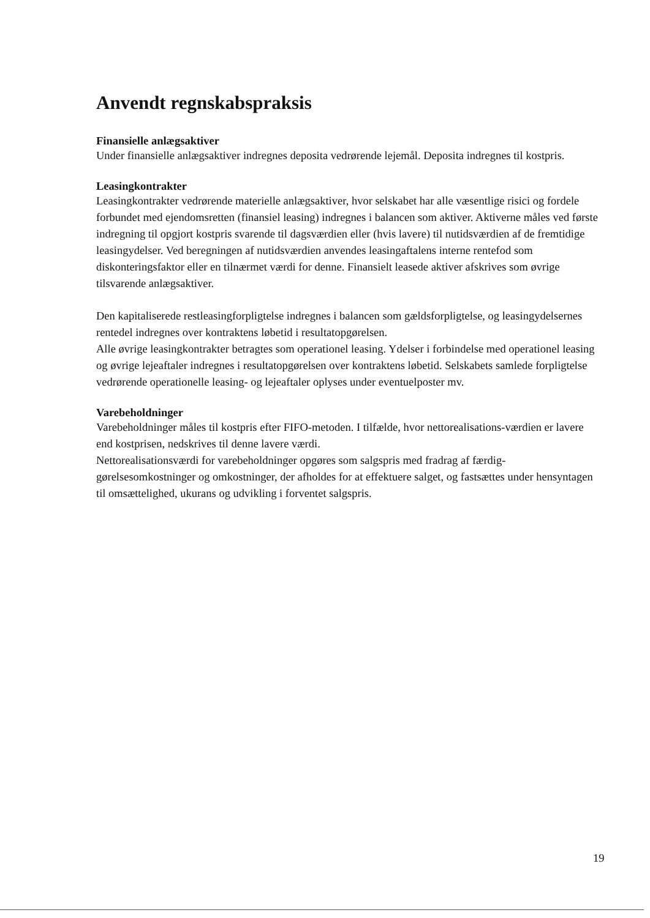Anvendt regnskabspraksis
Finansielle anlægsaktiver
Under finansielle anlægsaktiver indregnes deposita vedrørende lejemål. Deposita indregnes til kostpris.
Leasingkontrakter
Leasingkontrakter vedrørende materielle anlægsaktiver, hvor selskabet har alle væsentlige risici og fordele forbundet med ejendomsretten (finansiel leasing) indregnes i balancen som aktiver. Aktiverne måles ved første indregning til opgjort kostpris svarende til dagsværdien eller (hvis lavere) til nutidsværdien af de fremtidige leasingydelser. Ved beregningen af nutidsværdien anvendes leasingaftalens interne rentefod som diskonteringsfaktor eller en tilnærmet værdi for denne. Finansielt leasede aktiver afskrives som øvrige tilsvarende anlægsaktiver.
Den kapitaliserede restleasingforpligtelse indregnes i balancen som gældsforpligtelse, og leasingydelsernes rentedel indregnes over kontraktens løbetid i resultatopgørelsen.
Alle øvrige leasingkontrakter betragtes som operationel leasing. Ydelser i forbindelse med operationel leasing og øvrige lejeaftaler indregnes i resultatopgørelsen over kontraktens løbetid. Selskabets samlede forpligtelse vedrørende operationelle leasing- og lejeaftaler oplyses under eventuelposter mv.
Varebeholdninger
Varebeholdninger måles til kostpris efter FIFO-metoden. I tilfælde, hvor nettorealisations-værdien er lavere end kostprisen, nedskrives til denne lavere værdi.
Nettorealisationsværdi for varebeholdninger opgøres som salgspris med fradrag af færdig-gørelsesomkostninger og omkostninger, der afholdes for at effektuere salget, og fastsættes under hensyntagen til omsættelighed, ukurans og udvikling i forventet salgspris.
19